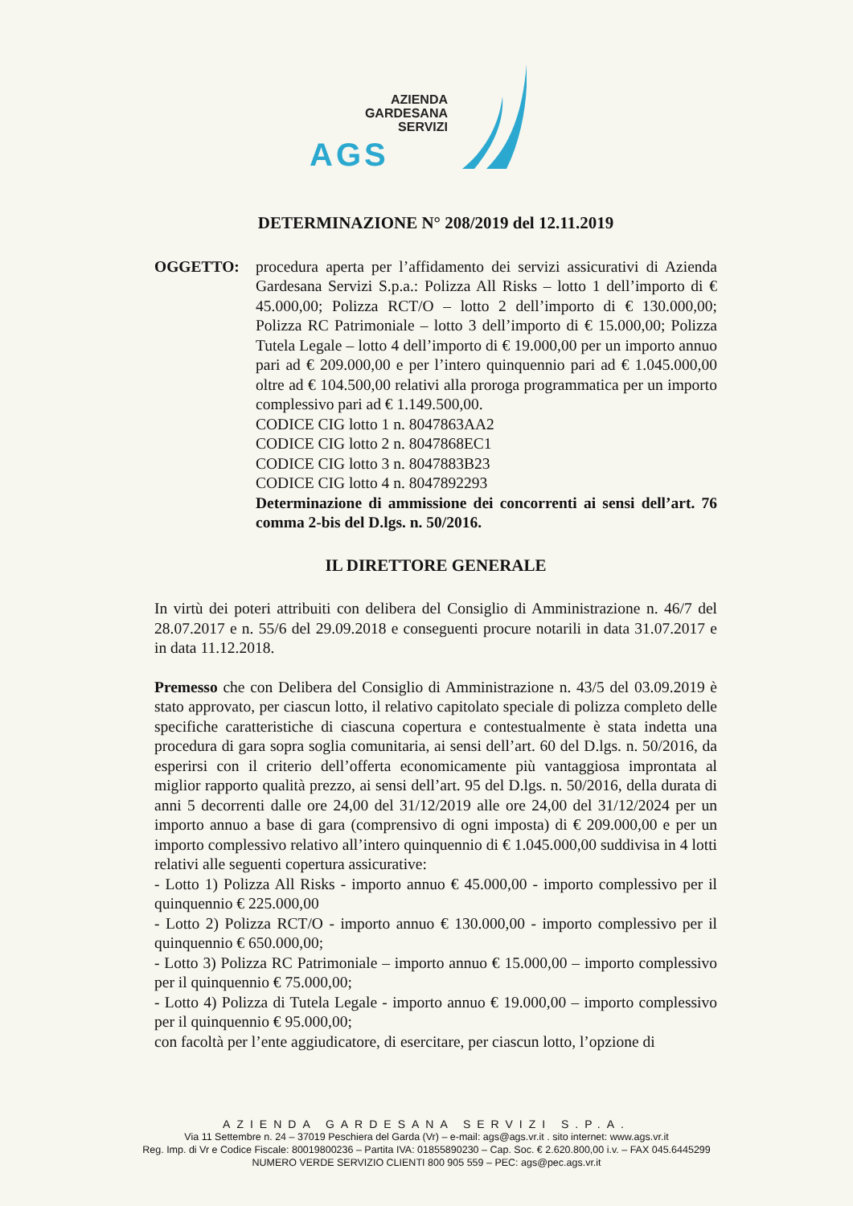AZIENDA
GARDESANA
SERVIZI
AGS
DETERMINAZIONE N° 208/2019 del 12.11.2019
OGGETTO: procedura aperta per l’affidamento dei servizi assicurativi di Azienda Gardesana Servizi S.p.a.: Polizza All Risks – lotto 1 dell’importo di € 45.000,00; Polizza RCT/O – lotto 2 dell’importo di € 130.000,00; Polizza RC Patrimoniale – lotto 3 dell’importo di € 15.000,00; Polizza Tutela Legale – lotto 4 dell’importo di € 19.000,00 per un importo annuo pari ad € 209.000,00 e per l’intero quinquennio pari ad € 1.045.000,00 oltre ad € 104.500,00 relativi alla proroga programmatica per un importo complessivo pari ad € 1.149.500,00.
CODICE CIG lotto 1 n. 8047863AA2
CODICE CIG lotto 2 n. 8047868EC1
CODICE CIG lotto 3 n. 8047883B23
CODICE CIG lotto 4 n. 8047892293
Determinazione di ammissione dei concorrenti ai sensi dell’art. 76 comma 2-bis del D.lgs. n. 50/2016.
IL DIRETTORE GENERALE
In virtù dei poteri attribuiti con delibera del Consiglio di Amministrazione n. 46/7 del 28.07.2017 e n. 55/6 del 29.09.2018 e conseguenti procure notarili in data 31.07.2017 e in data 11.12.2018.
Premesso che con Delibera del Consiglio di Amministrazione n. 43/5 del 03.09.2019 è stato approvato, per ciascun lotto, il relativo capitolato speciale di polizza completo delle specifiche caratteristiche di ciascuna copertura e contestualmente è stata indetta una procedura di gara sopra soglia comunitaria, ai sensi dell’art. 60 del D.lgs. n. 50/2016, da esperirsi con il criterio dell’offerta economicamente più vantaggiosa improntata al miglior rapporto qualità prezzo, ai sensi dell’art. 95 del D.lgs. n. 50/2016, della durata di anni 5 decorrenti dalle ore 24,00 del 31/12/2019 alle ore 24,00 del 31/12/2024 per un importo annuo a base di gara (comprensivo di ogni imposta) di € 209.000,00 e per un importo complessivo relativo all’intero quinquennio di € 1.045.000,00 suddivisa in 4 lotti relativi alle seguenti copertura assicurative:
- Lotto 1) Polizza All Risks - importo annuo € 45.000,00 - importo complessivo per il quinquennio € 225.000,00
- Lotto 2) Polizza RCT/O - importo annuo € 130.000,00 - importo complessivo per il quinquennio € 650.000,00;
- Lotto 3) Polizza RC Patrimoniale – importo annuo € 15.000,00 – importo complessivo per il quinquennio € 75.000,00;
- Lotto 4) Polizza di Tutela Legale - importo annuo € 19.000,00 – importo complessivo per il quinquennio € 95.000,00;
con facoltà per l’ente aggiudicatore, di esercitare, per ciascun lotto, l’opzione di
AZIENDA GARDESANA SERVIZI S.P.A.
Via 11 Settembre n. 24 – 37019 Peschiera del Garda (Vr) – e-mail: ags@ags.vr.it . sito internet: www.ags.vr.it
Reg. Imp. di Vr e Codice Fiscale: 80019800236 – Partita IVA: 01855890230 – Cap. Soc. € 2.620.800,00 i.v. – FAX 045.6445299
NUMERO VERDE SERVIZIO CLIENTI 800 905 559 – PEC: ags@pec.ags.vr.it